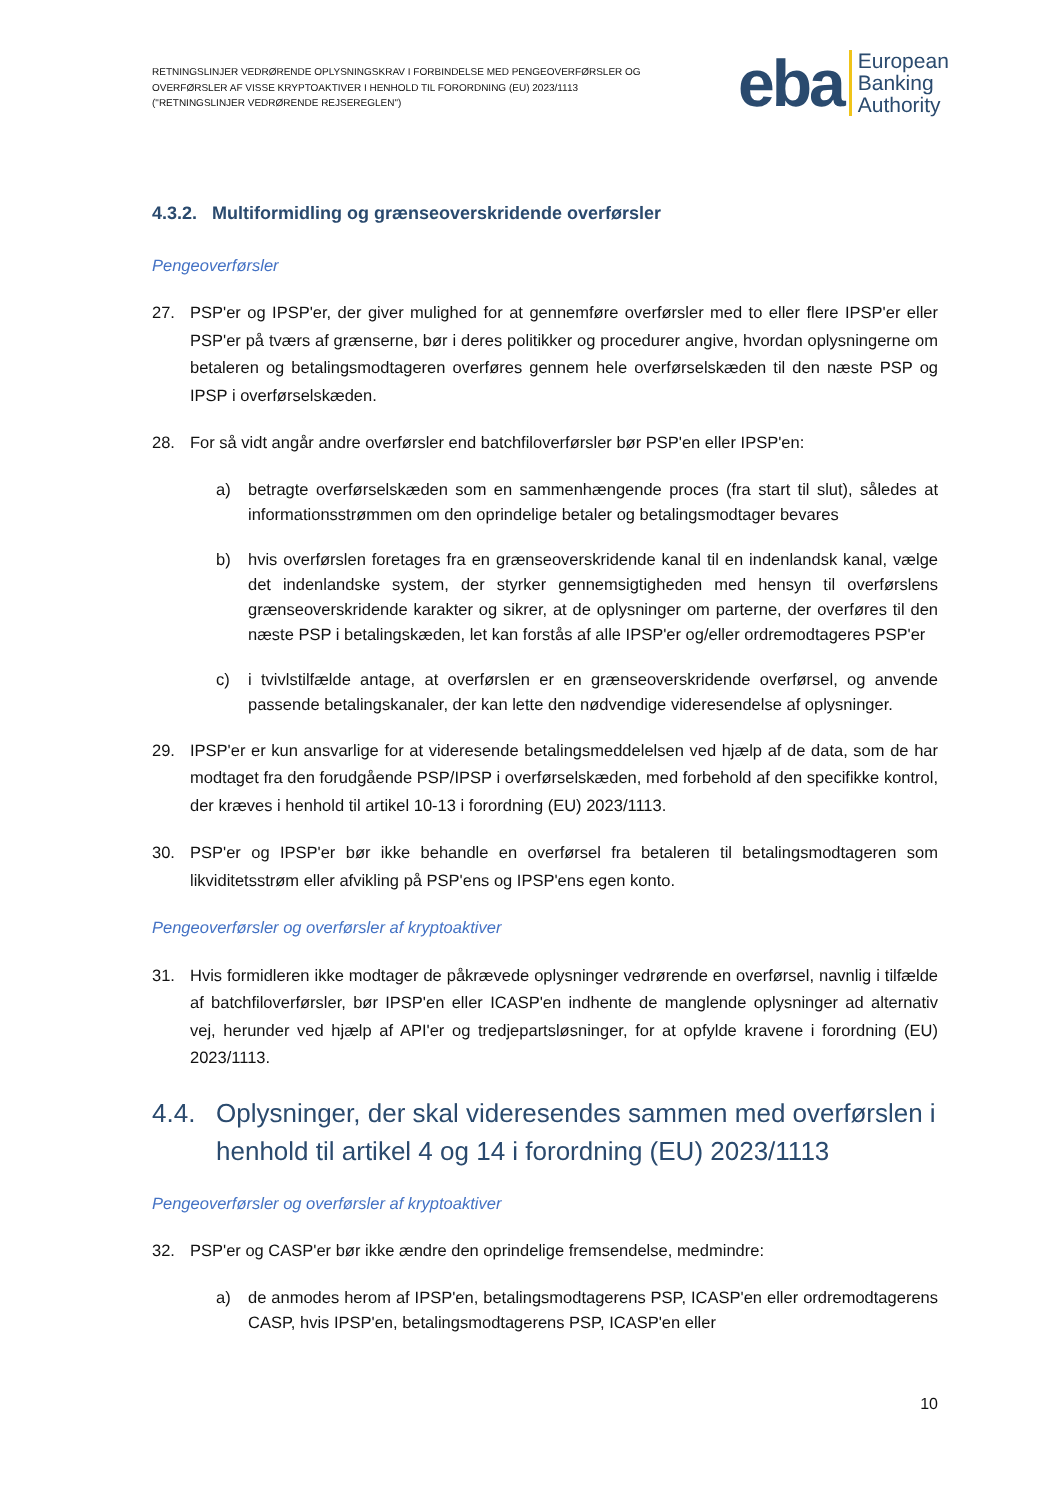RETNINGSLINJER VEDRØRENDE OPLYSNINGSKRAV I FORBINDELSE MED PENGEOVERFØRSLER OG OVERFØRSLER AF VISSE KRYPTOAKTIVER I HENHOLD TIL FORORDNING (EU) 2023/1113 ("RETNINGSLINJER VEDRØRENDE REJSEREGLEN")
eba
European
Banking
Authority
4.3.2. Multiformidling og grænseoverskridende overførsler
Pengeoverførsler
27. PSP'er og IPSP'er, der giver mulighed for at gennemføre overførsler med to eller flere IPSP'er eller PSP'er på tværs af grænserne, bør i deres politikker og procedurer angive, hvordan oplysningerne om betaleren og betalingsmodtageren overføres gennem hele overførselskæden til den næste PSP og IPSP i overførselskæden.
28. For så vidt angår andre overførsler end batchfiloverførsler bør PSP'en eller IPSP'en:
a) betragte overførselskæden som en sammenhængende proces (fra start til slut), således at informationsstrømmen om den oprindelige betaler og betalingsmodtager bevares
b) hvis overførslen foretages fra en grænseoverskridende kanal til en indenlandsk kanal, vælge det indenlandske system, der styrker gennemsigtigheden med hensyn til overførslens grænseoverskridende karakter og sikrer, at de oplysninger om parterne, der overføres til den næste PSP i betalingskæden, let kan forstås af alle IPSP'er og/eller ordremodtageres PSP'er
c) i tvivlstilfælde antage, at overførslen er en grænseoverskridende overførsel, og anvende passende betalingskanaler, der kan lette den nødvendige videresendelse af oplysninger.
29. IPSP'er er kun ansvarlige for at videresende betalingsmeddelelsen ved hjælp af de data, som de har modtaget fra den forudgående PSP/IPSP i overførselskæden, med forbehold af den specifikke kontrol, der kræves i henhold til artikel 10-13 i forordning (EU) 2023/1113.
30. PSP'er og IPSP'er bør ikke behandle en overførsel fra betaleren til betalingsmodtageren som likviditetsstrøm eller afvikling på PSP'ens og IPSP'ens egen konto.
Pengeoverførsler og overførsler af kryptoaktiver
31. Hvis formidleren ikke modtager de påkrævede oplysninger vedrørende en overførsel, navnlig i tilfælde af batchfiloverførsler, bør IPSP'en eller ICASP'en indhente de manglende oplysninger ad alternativ vej, herunder ved hjælp af API'er og tredjepartsløsninger, for at opfylde kravene i forordning (EU) 2023/1113.
4.4. Oplysninger, der skal videresendes sammen med overførslen i henhold til artikel 4 og 14 i forordning (EU) 2023/1113
Pengeoverførsler og overførsler af kryptoaktiver
32. PSP'er og CASP'er bør ikke ændre den oprindelige fremsendelse, medmindre:
a) de anmodes herom af IPSP'en, betalingsmodtagerens PSP, ICASP'en eller ordremodtagerens CASP, hvis IPSP'en, betalingsmodtagerens PSP, ICASP'en eller
10